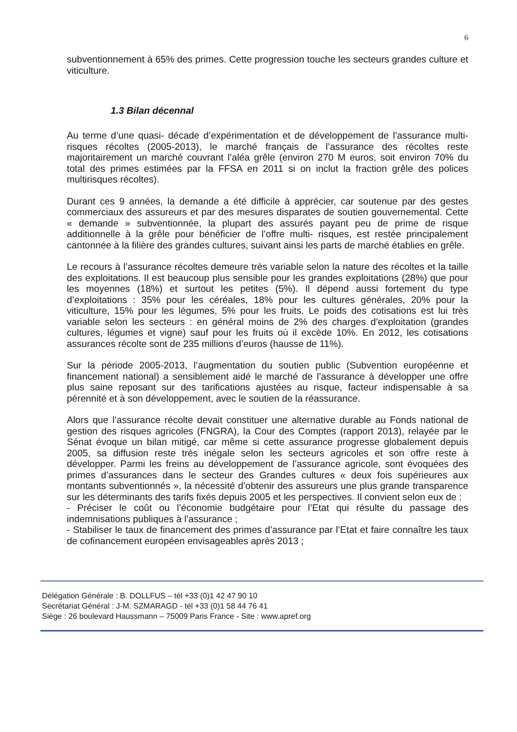6
subventionnement à 65% des primes. Cette progression touche les secteurs grandes culture et viticulture.
1.3 Bilan décennal
Au terme d’une quasi- décade d’expérimentation et de développement de l’assurance multi- risques récoltes (2005-2013), le marché français de l’assurance des récoltes reste majoritairement un marché couvrant l’aléa grêle (environ 270 M euros, soit environ 70% du total des primes estimées par la FFSA en 2011 si on inclut la fraction grêle des polices multirisques récoltes).
Durant ces 9 années, la demande a été difficile à apprécier, car soutenue par des gestes commerciaux des assureurs et par des mesures disparates de soutien gouvernemental. Cette « demande » subventionnée, la plupart des assurés payant peu de prime de risque additionnelle à la grêle pour bénéficier de l’offre multi- risques, est restée principalement cantonnée à la filière des grandes cultures, suivant ainsi les parts de marché établies en grêle.
Le recours à l’assurance récoltes demeure très variable selon la nature des récoltes et la taille des exploitations. Il est beaucoup plus sensible pour les grandes exploitations (28%) que pour les moyennes (18%) et surtout les petites (5%). Il dépend aussi fortement du type d’exploitations : 35% pour les céréales, 18% pour les cultures générales, 20% pour la viticulture, 15% pour les légumes, 5% pour les fruits. Le poids des cotisations est lui très variable selon les secteurs : en général moins de 2% des charges d’exploitation (grandes cultures, légumes et vigne) sauf pour les fruits où il excède 10%. En 2012, les cotisations assurances récolte sont de 235 millions d’euros (hausse de 11%).
Sur la période 2005-2013, l’augmentation du soutien public (Subvention européenne et financement national) a sensiblement aidé le marché de l’assurance à développer une offre plus saine reposant sur des tarifications ajustées au risque, facteur indispensable à sa pérennité et à son développement, avec le soutien de la réassurance.
Alors que l’assurance récolte devait constituer une alternative durable au Fonds national de gestion des risques agricoles (FNGRA), la Cour des Comptes (rapport 2013), relayée par le Sénat évoque un bilan mitigé, car même si cette assurance progresse globalement depuis 2005, sa diffusion reste très inégale selon les secteurs agricoles et son offre reste à développer. Parmi les freins au développement de l’assurance agricole, sont évoquées des primes d’assurances dans le secteur des Grandes cultures « deux fois supérieures aux montants subventionnés », la nécessité d’obtenir des assureurs une plus grande transparence sur les déterminants des tarifs fixés depuis 2005 et les perspectives. Il convient selon eux de :
- Préciser le coût ou l’économie budgétaire pour l’Etat qui résulte du passage des indemnisations publiques à l’assurance ;
- Stabiliser le taux de financement des primes d’assurance par l’Etat et faire connaître les taux de cofinancement européen envisageables après 2013 ;
Délégation Générale : B. DOLLFUS – tél +33 (0)1 42 47 90 10
Secrétariat Général : J-M. SZMARAGD - tél +33 (0)1 58 44 76 41
Siège : 26 boulevard Haussmann – 75009 Paris France - Site : www.apref.org